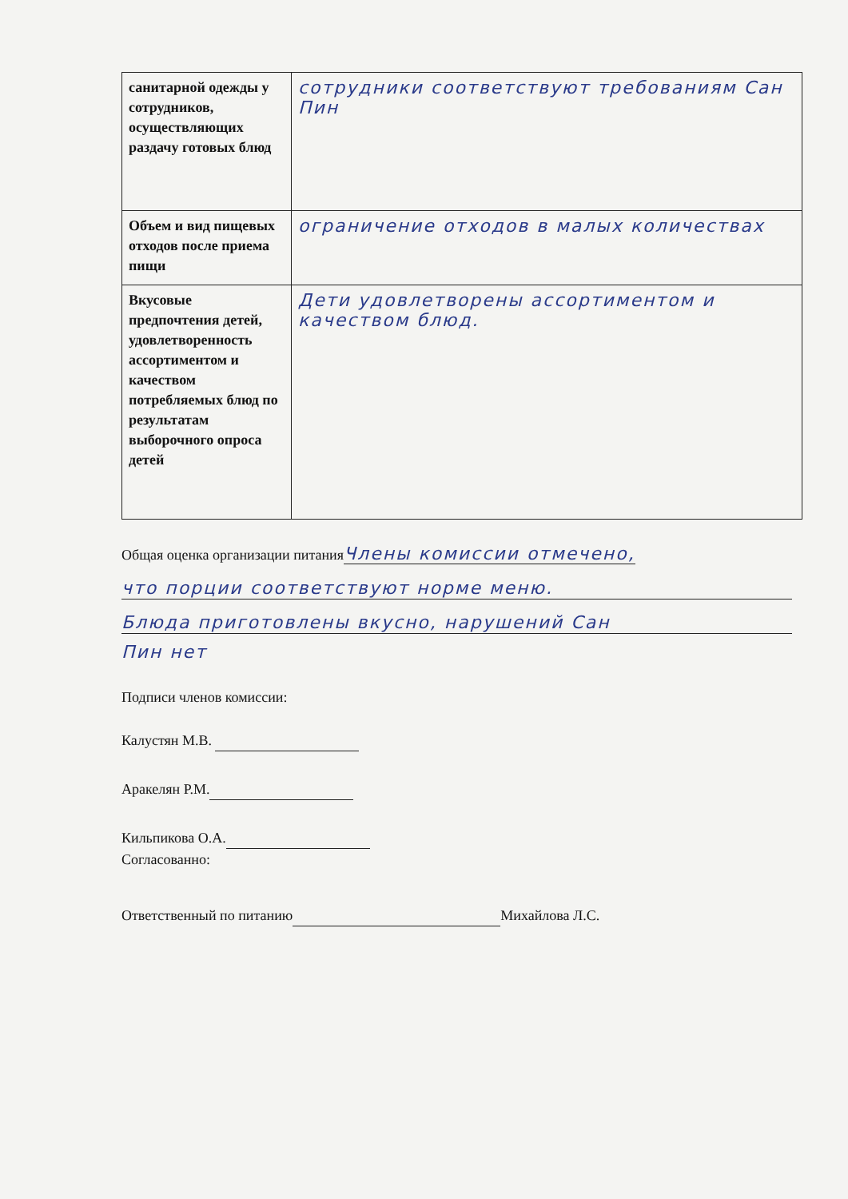| санитарной одежды у сотрудников, осуществляющих раздачу готовых блюд | сотрудники соответствуют требованиям Сан Пин |
| Объем и вид пищевых отходов после приема пищи | ограничение отходов в малых количествах |
| Вкусовые предпочтения детей, удовлетворенность ассортиментом и качеством потребляемых блюд по результатам выборочного опроса детей | Дети удовлетворены ассортиментом и качеством блюд. |
Общая оценка организации питанияЧлены комиссии отмечено,
что порции соответствуют норме меню.
Блюда приготовлены вкусно, нарушений Сан
Пин нет
Подписи членов комиссии:
Калустян М.В.
Аракелян Р.М.
Кильпикова О.А.
Согласованно:
Ответственный по питанию Михайлова Л.С.